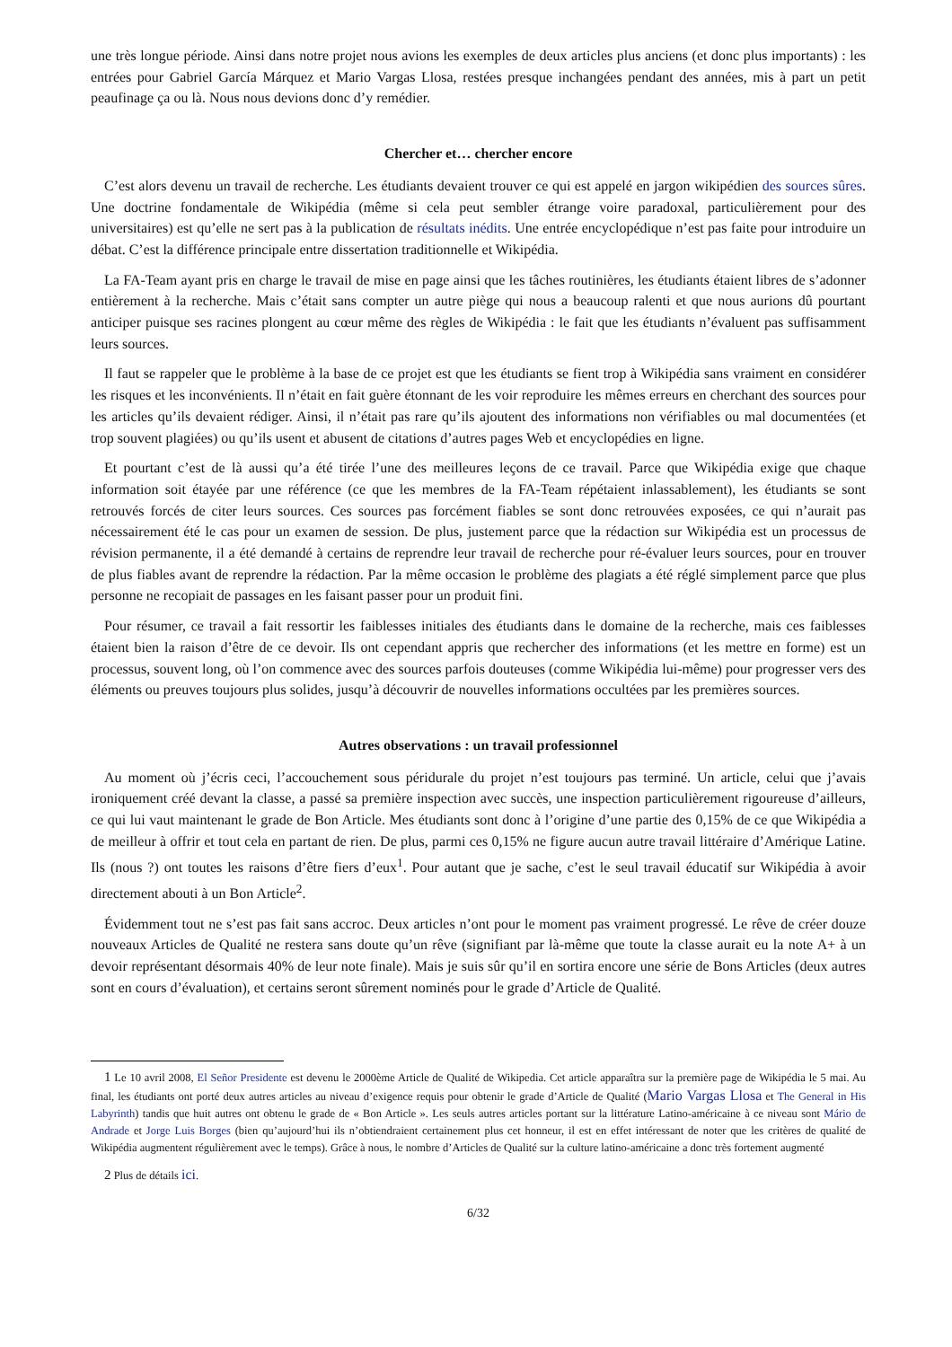une très longue période. Ainsi dans notre projet nous avions les exemples de deux articles plus anciens (et donc plus importants) : les entrées pour Gabriel García Márquez et Mario Vargas Llosa, restées presque inchangées pendant des années, mis à part un petit peaufinage ça ou là. Nous nous devions donc d’y remédier.
Chercher et… chercher encore
C’est alors devenu un travail de recherche. Les étudiants devaient trouver ce qui est appelé en jargon wikipédien des sources sûres. Une doctrine fondamentale de Wikipédia (même si cela peut sembler étrange voire paradoxal, particulièrement pour des universitaires) est qu’elle ne sert pas à la publication de résultats inédits. Une entrée encyclopédique n’est pas faite pour introduire un débat. C’est la différence principale entre dissertation traditionnelle et Wikipédia.
La FA-Team ayant pris en charge le travail de mise en page ainsi que les tâches routinières, les étudiants étaient libres de s’adonner entièrement à la recherche. Mais c’était sans compter un autre piège qui nous a beaucoup ralenti et que nous aurions dû pourtant anticiper puisque ses racines plongent au cœur même des règles de Wikipédia : le fait que les étudiants n’évaluent pas suffisamment leurs sources.
Il faut se rappeler que le problème à la base de ce projet est que les étudiants se fient trop à Wikipédia sans vraiment en considérer les risques et les inconvénients. Il n’était en fait guère étonnant de les voir reproduire les mêmes erreurs en cherchant des sources pour les articles qu’ils devaient rédiger. Ainsi, il n’était pas rare qu’ils ajoutent des informations non vérifiables ou mal documentées (et trop souvent plagiées) ou qu’ils usent et abusent de citations d’autres pages Web et encyclopédies en ligne.
Et pourtant c’est de là aussi qu’a été tirée l’une des meilleures leçons de ce travail. Parce que Wikipédia exige que chaque information soit étayée par une référence (ce que les membres de la FA-Team répétaient inlassablement), les étudiants se sont retrouvés forcés de citer leurs sources. Ces sources pas forcément fiables se sont donc retrouvées exposées, ce qui n’aurait pas nécessairement été le cas pour un examen de session. De plus, justement parce que la rédaction sur Wikipédia est un processus de révision permanente, il a été demandé à certains de reprendre leur travail de recherche pour ré-évaluer leurs sources, pour en trouver de plus fiables avant de reprendre la rédaction. Par la même occasion le problème des plagiats a été réglé simplement parce que plus personne ne recopiait de passages en les faisant passer pour un produit fini.
Pour résumer, ce travail a fait ressortir les faiblesses initiales des étudiants dans le domaine de la recherche, mais ces faiblesses étaient bien la raison d’être de ce devoir. Ils ont cependant appris que rechercher des informations (et les mettre en forme) est un processus, souvent long, où l’on commence avec des sources parfois douteuses (comme Wikipédia lui-même) pour progresser vers des éléments ou preuves toujours plus solides, jusqu’à découvrir de nouvelles informations occultées par les premières sources.
Autres observations : un travail professionnel
Au moment où j’écris ceci, l’accouchement sous péridurale du projet n’est toujours pas terminé. Un article, celui que j’avais ironiquement créé devant la classe, a passé sa première inspection avec succès, une inspection particulièrement rigoureuse d’ailleurs, ce qui lui vaut maintenant le grade de Bon Article. Mes étudiants sont donc à l’origine d’une partie des 0,15% de ce que Wikipédia a de meilleur à offrir et tout cela en partant de rien. De plus, parmi ces 0,15% ne figure aucun autre travail littéraire d’Amérique Latine. Ils (nous ?) ont toutes les raisons d’être fiers d’eux<sup>1</sup>. Pour autant que je sache, c’est le seul travail éducatif sur Wikipédia à avoir directement abouti à un Bon Article<sup>2</sup>.
Évidemment tout ne s’est pas fait sans accroc. Deux articles n’ont pour le moment pas vraiment progressé. Le rêve de créer douze nouveaux Articles de Qualité ne restera sans doute qu’un rêve (signifiant par là-même que toute la classe aurait eu la note A+ à un devoir représentant désormais 40% de leur note finale). Mais je suis sûr qu’il en sortira encore une série de Bons Articles (deux autres sont en cours d’évaluation), et certains seront sûrement nominés pour le grade d’Article de Qualité.
1 Le 10 avril 2008, El Señor Presidente est devenu le 2000ème Article de Qualité de Wikipedia. Cet article apparaîtra sur la première page de Wikipédia le 5 mai. Au final, les étudiants ont porté deux autres articles au niveau d’exigence requis pour obtenir le grade d’Article de Qualité (Mario Vargas Llosa et The General in His Labyrinth) tandis que huit autres ont obtenu le grade de « Bon Article ». Les seuls autres articles portant sur la littérature Latino-américaine à ce niveau sont Mário de Andrade et Jorge Luis Borges (bien qu’aujourd’hui ils n’obtiendraient certainement plus cet honneur, il est en effet intéressant de noter que les critères de qualité de Wikipédia augmentent régulièrement avec le temps). Grâce à nous, le nombre d’Articles de Qualité sur la culture latino-américaine a donc très fortement augmenté
2 Plus de détails ici.
6/32